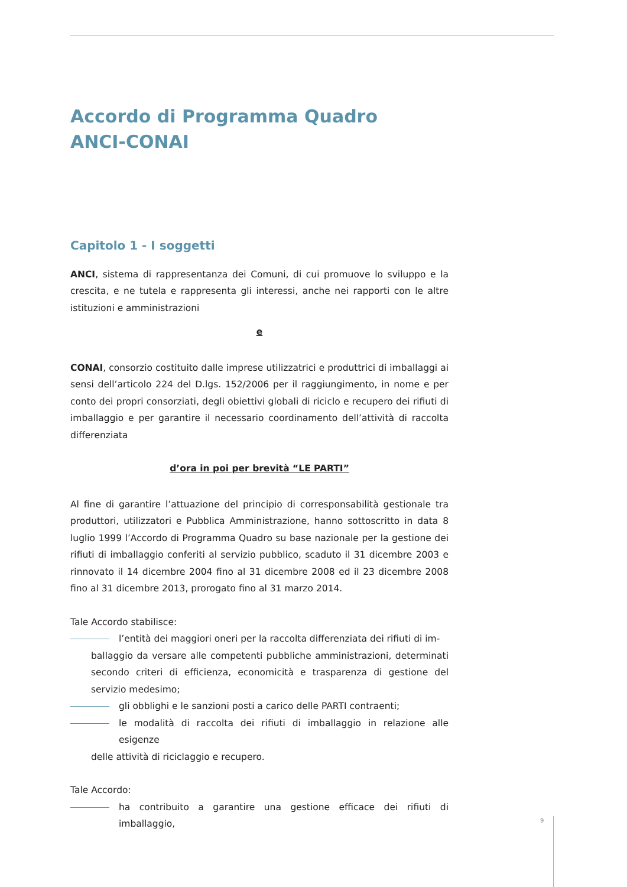Accordo di Programma Quadro
ANCI-CONAI
Capitolo 1 - I soggetti
ANCI, sistema di rappresentanza dei Comuni, di cui promuove lo sviluppo e la crescita, e ne tutela e rappresenta gli interessi, anche nei rapporti con le altre istituzioni e amministrazioni
e
CONAI, consorzio costituito dalle imprese utilizzatrici e produttrici di imballaggi ai sensi dell’articolo 224 del D.lgs. 152/2006 per il raggiungimento, in nome e per conto dei propri consorziati, degli obiettivi globali di riciclo e recupero dei rifiuti di imballaggio e per garantire il necessario coordinamento dell’attività di raccolta differenziata
d’ora in poi per brevità “LE PARTI”
Al fine di garantire l’attuazione del principio di corresponsabilità gestionale tra produttori, utilizzatori e Pubblica Amministrazione, hanno sottoscritto in data 8 luglio 1999 l’Accordo di Programma Quadro su base nazionale per la gestione dei rifiuti di imballaggio conferiti al servizio pubblico, scaduto il 31 dicembre 2003 e rinnovato il 14 dicembre 2004 fino al 31 dicembre 2008 ed il 23 dicembre 2008 fino al 31 dicembre 2013, prorogato fino al 31 marzo 2014.
Tale Accordo stabilisce:
l’entità dei maggiori oneri per la raccolta differenziata dei rifiuti di im-
ballaggio da versare alle competenti pubbliche amministrazioni, determinati secondo criteri di efficienza, economicità e trasparenza di gestione del servizio medesimo;
gli obblighi e le sanzioni posti a carico delle PARTI contraenti;
le modalità di raccolta dei rifiuti di imballaggio in relazione alle esigenze
delle attività di riciclaggio e recupero.
Tale Accordo:
ha contribuito a garantire una gestione efficace dei rifiuti di imballaggio,
9